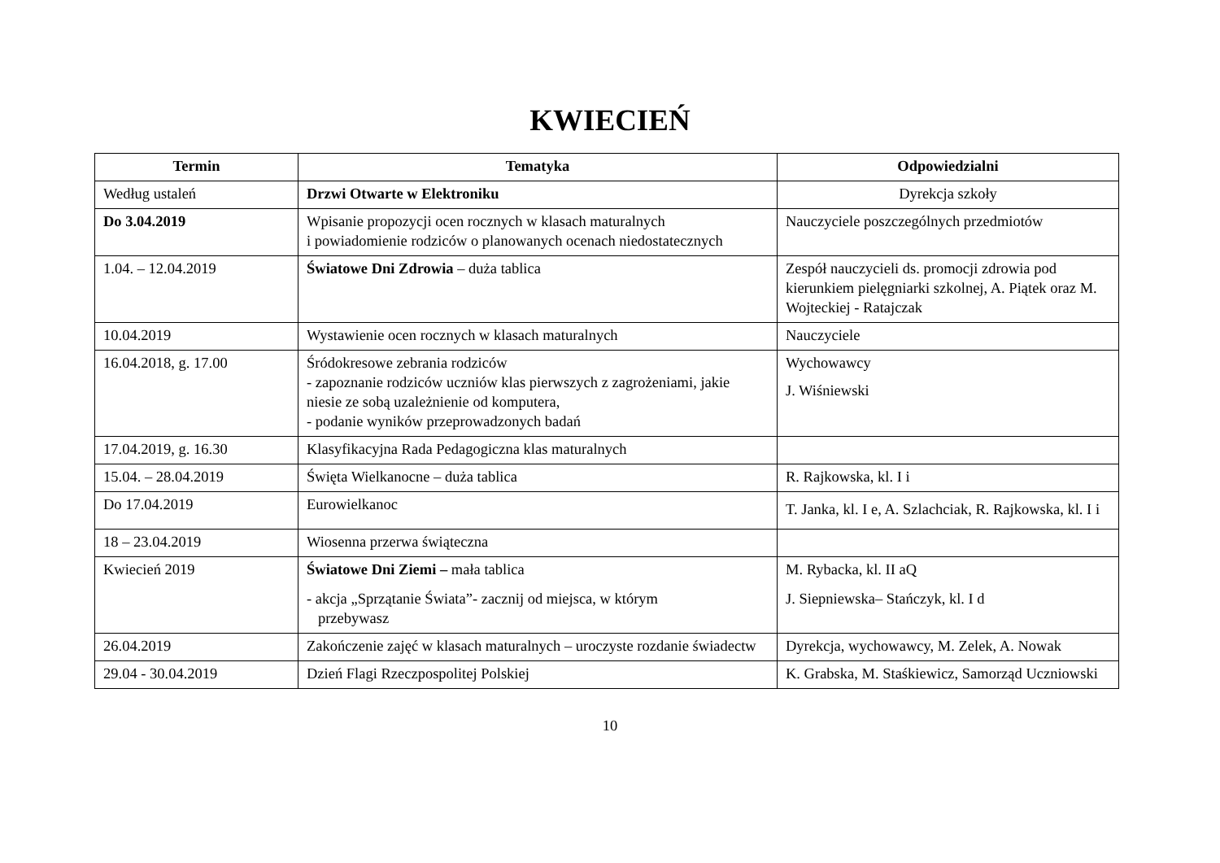KWIECIEŃ
| Termin | Tematyka | Odpowiedzialni |
| --- | --- | --- |
| Według ustaleń | Drzwi Otwarte w Elektroniku | Dyrekcja szkoły |
| Do 3.04.2019 | Wpisanie propozycji ocen rocznych w klasach maturalnych i powiadomienie rodziców o planowanych ocenach niedostatecznych | Nauczyciele poszczególnych przedmiotów |
| 1.04. – 12.04.2019 | Światowe Dni Zdrowia – duża tablica | Zespół nauczycieli ds. promocji zdrowia pod kierunkiem pielęgniarki szkolnej, A. Piątek oraz M. Wojteckiej - Ratajczak |
| 10.04.2019 | Wystawienie ocen rocznych w klasach maturalnych | Nauczyciele |
| 16.04.2018, g. 17.00 | Śródokresowe zebrania rodziców - zapoznanie rodziców uczniów klas pierwszych z zagrożeniami, jakie niesie ze sobą uzależnienie od komputera, - podanie wyników przeprowadzonych badań | Wychowawcy J. Wiśniewski |
| 17.04.2019, g. 16.30 | Klasyfikacyjna Rada Pedagogiczna klas maturalnych | |
| 15.04. – 28.04.2019 | Święta Wielkanocne – duża tablica | R. Rajkowska, kl. I i |
| Do 17.04.2019 | Eurowielkanoc | T. Janka, kl. I e, A. Szlachciak, R. Rajkowska, kl. I i |
| 18 – 23.04.2019 | Wiosenna przerwa świąteczna | |
| Kwiecień 2019 | Światowe Dni Ziemi – mała tablica - akcja „Sprzątanie Świata”- zacznij od miejsca, w którym przebywasz | M. Rybacka, kl. II aQ J. Siepniewska– Stańczyk, kl. I d |
| 26.04.2019 | Zakończenie zajęć w klasach maturalnych – uroczyste rozdanie świadectw | Dyrekcja, wychowawcy, M. Zelek, A. Nowak |
| 29.04 - 30.04.2019 | Dzień Flagi Rzeczpospolitej Polskiej | K. Grabska, M. Staśkiewicz, Samorząd Uczniowski |
10